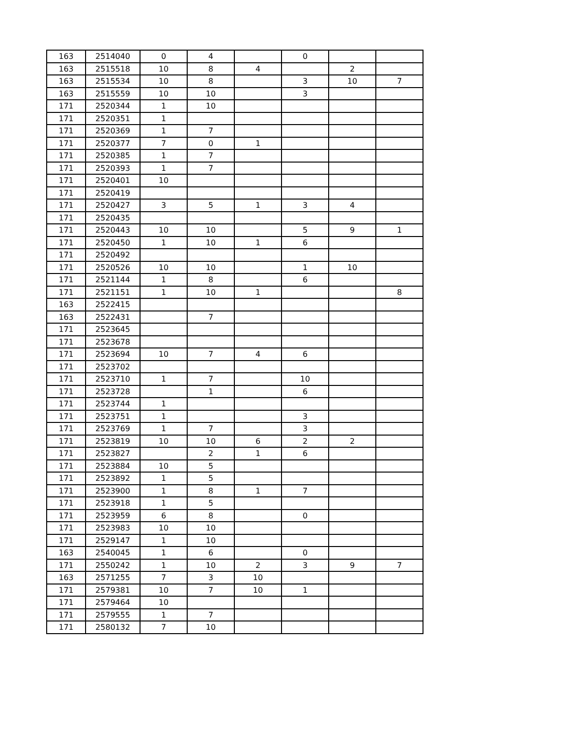| 163 | 2514040 | 0 | 4 | | 0 | | |
| 163 | 2515518 | 10 | 8 | 4 | | 2 | |
| 163 | 2515534 | 10 | 8 | | 3 | 10 | 7 |
| 163 | 2515559 | 10 | 10 | | 3 | | |
| 171 | 2520344 | 1 | 10 | | | | |
| 171 | 2520351 | 1 | | | | | |
| 171 | 2520369 | 1 | 7 | | | | |
| 171 | 2520377 | 7 | 0 | 1 | | | |
| 171 | 2520385 | 1 | 7 | | | | |
| 171 | 2520393 | 1 | 7 | | | | |
| 171 | 2520401 | 10 | | | | | |
| 171 | 2520419 | | | | | | |
| 171 | 2520427 | 3 | 5 | 1 | 3 | 4 | |
| 171 | 2520435 | | | | | | |
| 171 | 2520443 | 10 | 10 | | 5 | 9 | 1 |
| 171 | 2520450 | 1 | 10 | 1 | 6 | | |
| 171 | 2520492 | | | | | | |
| 171 | 2520526 | 10 | 10 | | 1 | 10 | |
| 171 | 2521144 | 1 | 8 | | 6 | | |
| 171 | 2521151 | 1 | 10 | 1 | | | 8 |
| 163 | 2522415 | | | | | | |
| 163 | 2522431 | | 7 | | | | |
| 171 | 2523645 | | | | | | |
| 171 | 2523678 | | | | | | |
| 171 | 2523694 | 10 | 7 | 4 | 6 | | |
| 171 | 2523702 | | | | | | |
| 171 | 2523710 | 1 | 7 | | 10 | | |
| 171 | 2523728 | | 1 | | 6 | | |
| 171 | 2523744 | 1 | | | | | |
| 171 | 2523751 | 1 | | | 3 | | |
| 171 | 2523769 | 1 | 7 | | 3 | | |
| 171 | 2523819 | 10 | 10 | 6 | 2 | 2 | |
| 171 | 2523827 | | 2 | 1 | 6 | | |
| 171 | 2523884 | 10 | 5 | | | | |
| 171 | 2523892 | 1 | 5 | | | | |
| 171 | 2523900 | 1 | 8 | 1 | 7 | | |
| 171 | 2523918 | 1 | 5 | | | | |
| 171 | 2523959 | 6 | 8 | | 0 | | |
| 171 | 2523983 | 10 | 10 | | | | |
| 171 | 2529147 | 1 | 10 | | | | |
| 163 | 2540045 | 1 | 6 | | 0 | | |
| 171 | 2550242 | 1 | 10 | 2 | 3 | 9 | 7 |
| 163 | 2571255 | 7 | 3 | 10 | | | |
| 171 | 2579381 | 10 | 7 | 10 | 1 | | |
| 171 | 2579464 | 10 | | | | | |
| 171 | 2579555 | 1 | 7 | | | | |
| 171 | 2580132 | 7 | 10 | | | | |